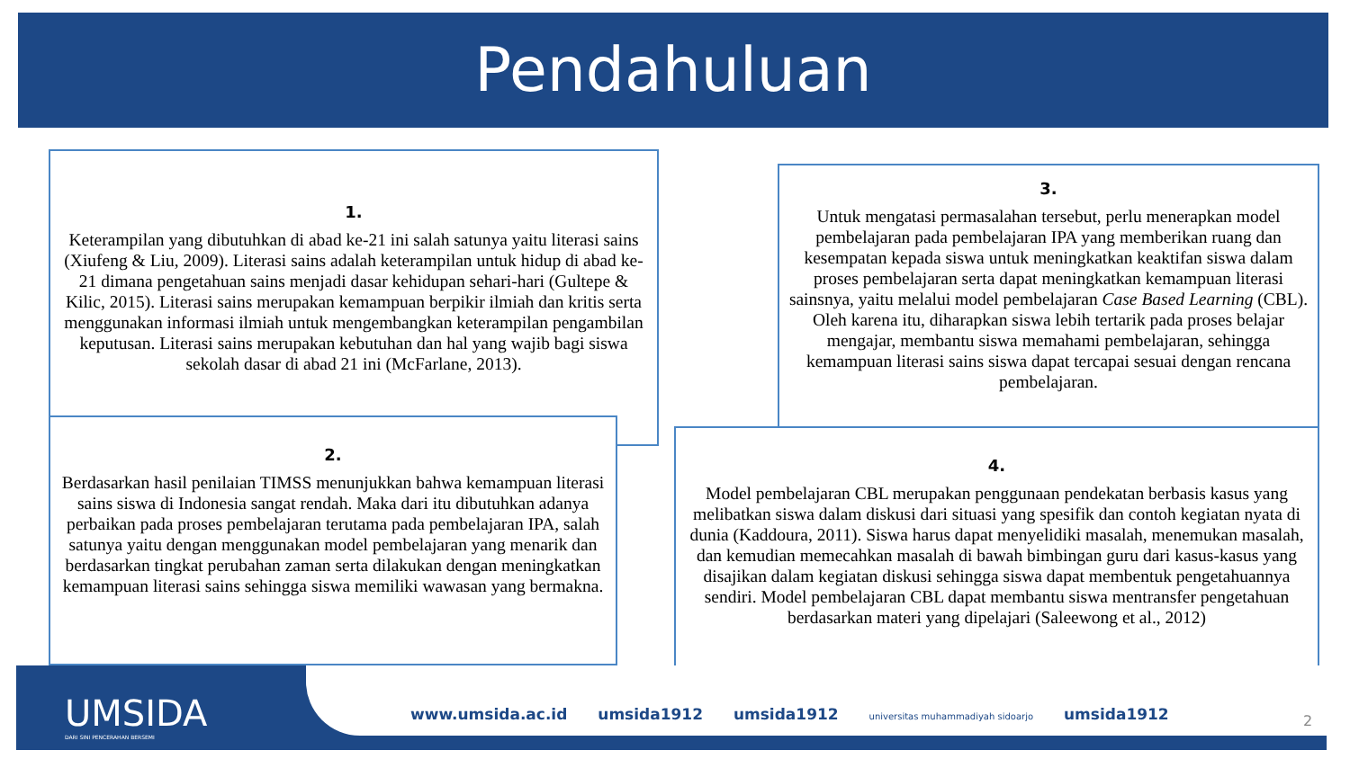Pendahuluan
1.
Keterampilan yang dibutuhkan di abad ke-21 ini salah satunya yaitu literasi sains (Xiufeng & Liu, 2009). Literasi sains adalah keterampilan untuk hidup di abad ke-21 dimana pengetahuan sains menjadi dasar kehidupan sehari-hari (Gultepe & Kilic, 2015). Literasi sains merupakan kemampuan berpikir ilmiah dan kritis serta menggunakan informasi ilmiah untuk mengembangkan keterampilan pengambilan keputusan. Literasi sains merupakan kebutuhan dan hal yang wajib bagi siswa sekolah dasar di abad 21 ini (McFarlane, 2013).
2.
Berdasarkan hasil penilaian TIMSS menunjukkan bahwa kemampuan literasi sains siswa di Indonesia sangat rendah. Maka dari itu dibutuhkan adanya perbaikan pada proses pembelajaran terutama pada pembelajaran IPA, salah satunya yaitu dengan menggunakan model pembelajaran yang menarik dan berdasarkan tingkat perubahan zaman serta dilakukan dengan meningkatkan kemampuan literasi sains sehingga siswa memiliki wawasan yang bermakna.
3.
Untuk mengatasi permasalahan tersebut, perlu menerapkan model pembelajaran pada pembelajaran IPA yang memberikan ruang dan kesempatan kepada siswa untuk meningkatkan keaktifan siswa dalam proses pembelajaran serta dapat meningkatkan kemampuan literasi sainsnya, yaitu melalui model pembelajaran Case Based Learning (CBL). Oleh karena itu, diharapkan siswa lebih tertarik pada proses belajar mengajar, membantu siswa memahami pembelajaran, sehingga kemampuan literasi sains siswa dapat tercapai sesuai dengan rencana pembelajaran.
4.
Model pembelajaran CBL merupakan penggunaan pendekatan berbasis kasus yang melibatkan siswa dalam diskusi dari situasi yang spesifik dan contoh kegiatan nyata di dunia (Kaddoura, 2011). Siswa harus dapat menyelidiki masalah, menemukan masalah, dan kemudian memecahkan masalah di bawah bimbingan guru dari kasus-kasus yang disajikan dalam kegiatan diskusi sehingga siswa dapat membentuk pengetahuannya sendiri. Model pembelajaran CBL dapat membantu siswa mentransfer pengetahuan berdasarkan materi yang dipelajari (Saleewong et al., 2012)
UMSIDA
DARI SINI PENCERAHAN BERSEMI
www.umsida.ac.id umsida1912 umsida1912 universitas muhammadiyah sidoarjo umsida1912
2